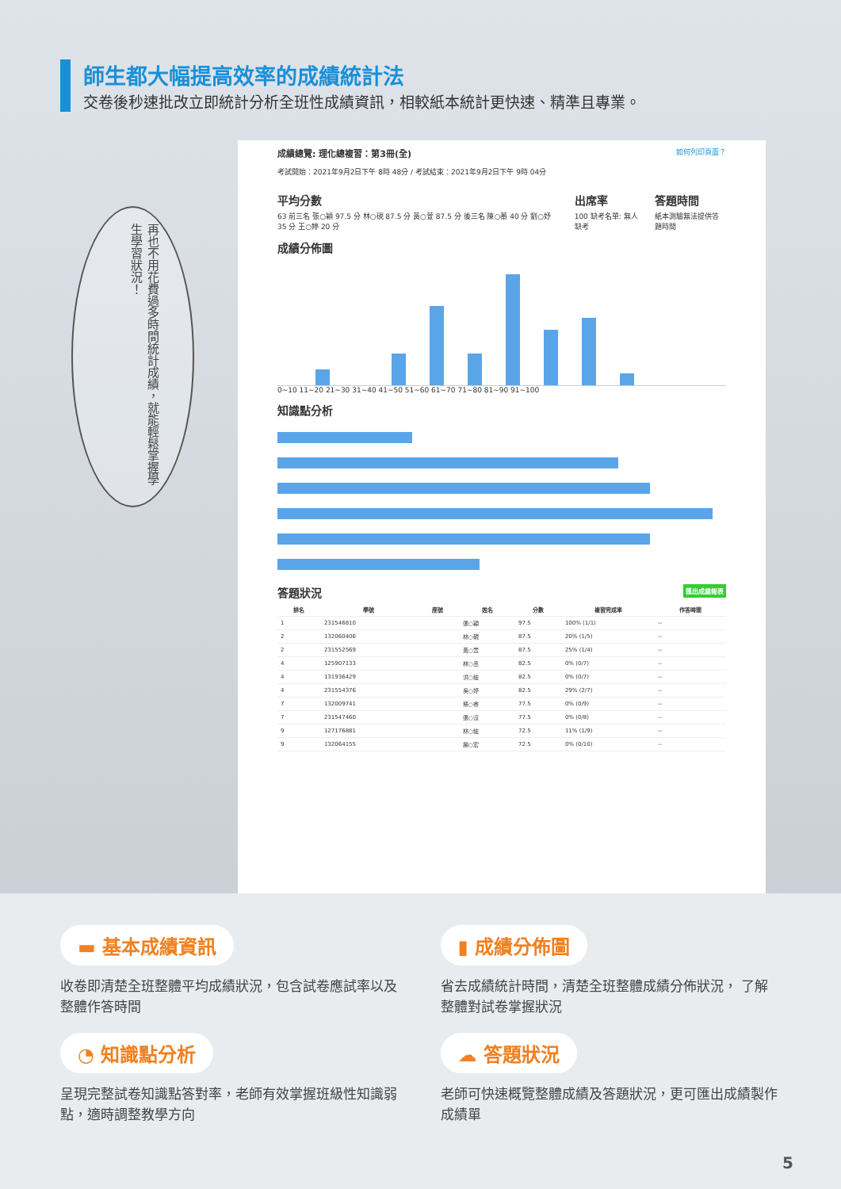師生都大幅提高效率的成績統計法
交卷後秒速批改立即統計分析全班性成績資訊，相較紙本統計更快速、精準且專業。
再也不用花費過多時間統計成績，就能輕鬆掌握學生學習狀況！
成績總覽: 理化總複習：第3冊(全) 如何列印頁面？
考試開始：2021年9月2日下午 8時 48分 / 考試結束：2021年9月2日下午 9時 04分
平均分數
63 前三名 張○穎 97.5 分 林○硯 87.5 分 黃○萱 87.5 分 後三名 陳○蓁 40 分 劉○妤 35 分 王○婷 20 分
出席率
100 缺考名單: 無人缺考
答題時間
紙本測驗無法提供答題時間
成績分佈圖
0~10 11~20 21~30 31~40 41~50 51~60 61~70 71~80 81~90 91~100
知識點分析
答題狀況 匯出成績報表
| 排名 | 學號 | 座號 | 姓名 | 分數 | 複習完成率 | 作答時間 |
| --- | --- | --- | --- | --- | --- | --- |
| 1 | 231546810 | | 張○穎 | 97.5 | 100% (1/1) | -- |
| 2 | 132060406 | | 林○硯 | 87.5 | 20% (1/5) | -- |
| 2 | 231552569 | | 黃○萱 | 87.5 | 25% (1/4) | -- |
| 4 | 125907133 | | 林○丞 | 82.5 | 0% (0/7) | -- |
| 4 | 131936429 | | 洪○鋐 | 82.5 | 0% (0/7) | -- |
| 4 | 231554376 | | 吳○妤 | 82.5 | 29% (2/7) | -- |
| 7 | 132009741 | | 蔡○睿 | 77.5 | 0% (0/9) | -- |
| 7 | 231547460 | | 張○沒 | 77.5 | 0% (0/8) | -- |
| 9 | 127176881 | | 林○鋐 | 72.5 | 11% (1/9) | -- |
| 9 | 132064155 | | 謝○宏 | 72.5 | 0% (0/10) | -- |
▬ 基本成績資訊
收卷即清楚全班整體平均成績狀況，包含試卷應試率以及整體作答時間
▮ 成績分佈圖
省去成績統計時間，清楚全班整體成績分佈狀況， 了解整體對試卷掌握狀況
◔ 知識點分析
呈現完整試卷知識點答對率，老師有效掌握班級性知識弱點，適時調整教學方向
☁ 答題狀況
老師可快速概覽整體成績及答題狀況，更可匯出成績製作成績單
5